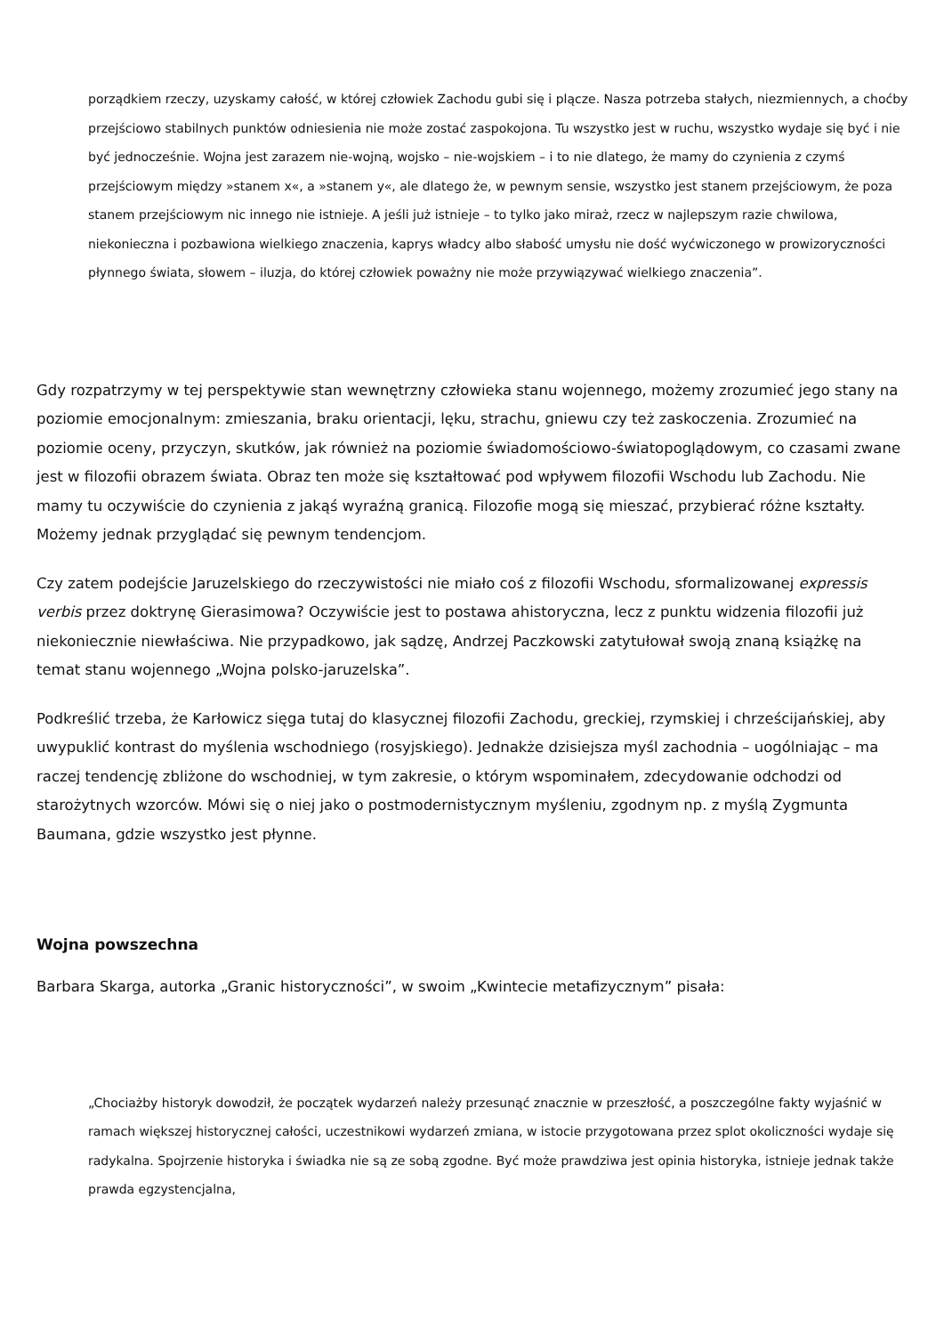porządkiem rzeczy, uzyskamy całość, w której człowiek Zachodu gubi się i plącze. Nasza potrzeba stałych, niezmiennych, a choćby przejściowo stabilnych punktów odniesienia nie może zostać zaspokojona. Tu wszystko jest w ruchu, wszystko wydaje się być i nie być jednocześnie. Wojna jest zarazem nie-wojną, wojsko – nie-wojskiem – i to nie dlatego, że mamy do czynienia z czymś przejściowym między »stanem x«, a »stanem y«, ale dlatego że, w pewnym sensie, wszystko jest stanem przejściowym, że poza stanem przejściowym nic innego nie istnieje. A jeśli już istnieje – to tylko jako miraż, rzecz w najlepszym razie chwilowa, niekonieczna i pozbawiona wielkiego znaczenia, kaprys władcy albo słabość umysłu nie dość wyćwiczonego w prowizoryczności płynnego świata, słowem – iluzja, do której człowiek poważny nie może przywiązywać wielkiego znaczenia”.
Gdy rozpatrzymy w tej perspektywie stan wewnętrzny człowieka stanu wojennego, możemy zrozumieć jego stany na poziomie emocjonalnym: zmieszania, braku orientacji, lęku, strachu, gniewu czy też zaskoczenia. Zrozumieć na poziomie oceny, przyczyn, skutków, jak również na poziomie świadomościowo-światopoglądowym, co czasami zwane jest w filozofii obrazem świata. Obraz ten może się kształtować pod wpływem filozofii Wschodu lub Zachodu. Nie mamy tu oczywiście do czynienia z jakąś wyraźną granicą. Filozofie mogą się mieszać, przybierać różne kształty. Możemy jednak przyglądać się pewnym tendencjom.
Czy zatem podejście Jaruzelskiego do rzeczywistości nie miało coś z filozofii Wschodu, sformalizowanej expressis verbis przez doktrynę Gierasimowa? Oczywiście jest to postawa ahistoryczna, lecz z punktu widzenia filozofii już niekoniecznie niewłaściwa. Nie przypadkowo, jak sądzę, Andrzej Paczkowski zatytułował swoją znaną książkę na temat stanu wojennego „Wojna polsko-jaruzelska”.
Podkreślić trzeba, że Karłowicz sięga tutaj do klasycznej filozofii Zachodu, greckiej, rzymskiej i chrześcijańskiej, aby uwypuklić kontrast do myślenia wschodniego (rosyjskiego). Jednakże dzisiejsza myśl zachodnia – uogólniając – ma raczej tendencję zbliżone do wschodniej, w tym zakresie, o którym wspominałem, zdecydowanie odchodzi od starożytnych wzorców. Mówi się o niej jako o postmodernistycznym myśleniu, zgodnym np. z myślą Zygmunta Baumana, gdzie wszystko jest płynne.
Wojna powszechna
Barbara Skarga, autorka „Granic historyczności”, w swoim „Kwintecie metafizycznym” pisała:
„Chociażby historyk dowodził, że początek wydarzeń należy przesunąć znacznie w przeszłość, a poszczególne fakty wyjaśnić w ramach większej historycznej całości, uczestnikowi wydarzeń zmiana, w istocie przygotowana przez splot okoliczności wydaje się radykalna. Spojrzenie historyka i świadka nie są ze sobą zgodne. Być może prawdziwa jest opinia historyka, istnieje jednak także prawda egzystencjalna,